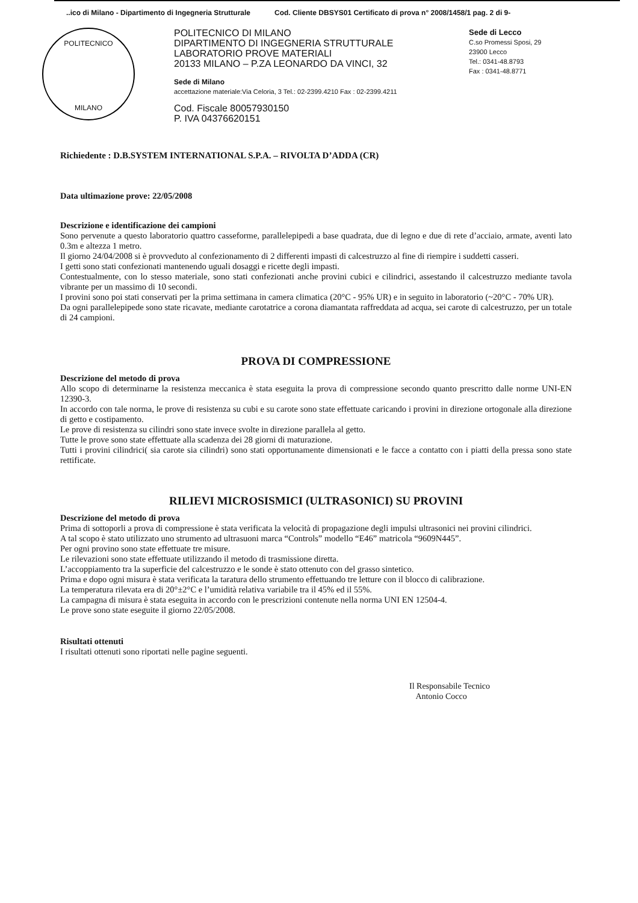..ico di Milano - Dipartimento di Ingegneria Strutturale Cod. Cliente DBSYS01 Certificato di prova n° 2008/1458/1 pag. 2 di 9-
POLITECNICO
MILANO
POLITECNICO DI MILANO
DIPARTIMENTO DI INGEGNERIA STRUTTURALE
LABORATORIO PROVE MATERIALI
20133 MILANO – P.ZA LEONARDO DA VINCI, 32
Sede di Milano
accettazione materiale:Via Celoria, 3 Tel.: 02-2399.4210 Fax : 02-2399.4211
Cod. Fiscale 80057930150
P. IVA 04376620151
Sede di Lecco
C.so Promessi Sposi, 29
23900 Lecco
Tel.: 0341-48.8793
Fax : 0341-48.8771
Richiedente : D.B.SYSTEM INTERNATIONAL S.P.A. – RIVOLTA D’ADDA (CR)
Data ultimazione prove: 22/05/2008
Descrizione e identificazione dei campioni
Sono pervenute a questo laboratorio quattro casseforme, parallelepipedi a base quadrata, due di legno e due di rete d’acciaio, armate, aventi lato 0.3m e altezza 1 metro.
Il giorno 24/04/2008 si è provveduto al confezionamento di 2 differenti impasti di calcestruzzo al fine di riempire i suddetti casseri.
I getti sono stati confezionati mantenendo uguali dosaggi e ricette degli impasti.
Contestualmente, con lo stesso materiale, sono stati confezionati anche provini cubici e cilindrici, assestando il calcestruzzo mediante tavola vibrante per un massimo di 10 secondi.
I provini sono poi stati conservati per la prima settimana in camera climatica (20°C - 95% UR) e in seguito in laboratorio (~20°C - 70% UR).
Da ogni parallelepipede sono state ricavate, mediante carotatrice a corona diamantata raffreddata ad acqua, sei carote di calcestruzzo, per un totale di 24 campioni.
PROVA DI COMPRESSIONE
Descrizione del metodo di prova
Allo scopo di determinarne la resistenza meccanica è stata eseguita la prova di compressione secondo quanto prescritto dalle norme UNI-EN 12390-3.
In accordo con tale norma, le prove di resistenza su cubi e su carote sono state effettuate caricando i provini in direzione ortogonale alla direzione di getto e costipamento.
Le prove di resistenza su cilindri sono state invece svolte in direzione parallela al getto.
Tutte le prove sono state effettuate alla scadenza dei 28 giorni di maturazione.
Tutti i provini cilindrici( sia carote sia cilindri) sono stati opportunamente dimensionati e le facce a contatto con i piatti della pressa sono state rettificate.
RILIEVI MICROSISMICI (ULTRASONICI) SU PROVINI
Descrizione del metodo di prova
Prima di sottoporli a prova di compressione è stata verificata la velocità di propagazione degli impulsi ultrasonici nei provini cilindrici.
A tal scopo è stato utilizzato uno strumento ad ultrasuoni marca “Controls” modello “E46” matricola “9609N445”.
Per ogni provino sono state effettuate tre misure.
Le rilevazioni sono state effettuate utilizzando il metodo di trasmissione diretta.
L’accoppiamento tra la superficie del calcestruzzo e le sonde è stato ottenuto con del grasso sintetico.
Prima e dopo ogni misura è stata verificata la taratura dello strumento effettuando tre letture con il blocco di calibrazione.
La temperatura rilevata era di 20°±2°C e l’umidità relativa variabile tra il 45% ed il 55%.
La campagna di misura è stata eseguita in accordo con le prescrizioni contenute nella norma UNI EN 12504-4.
Le prove sono state eseguite il giorno 22/05/2008.
Risultati ottenuti
I risultati ottenuti sono riportati nelle pagine seguenti.
Il Responsabile Tecnico
Antonio Cocco